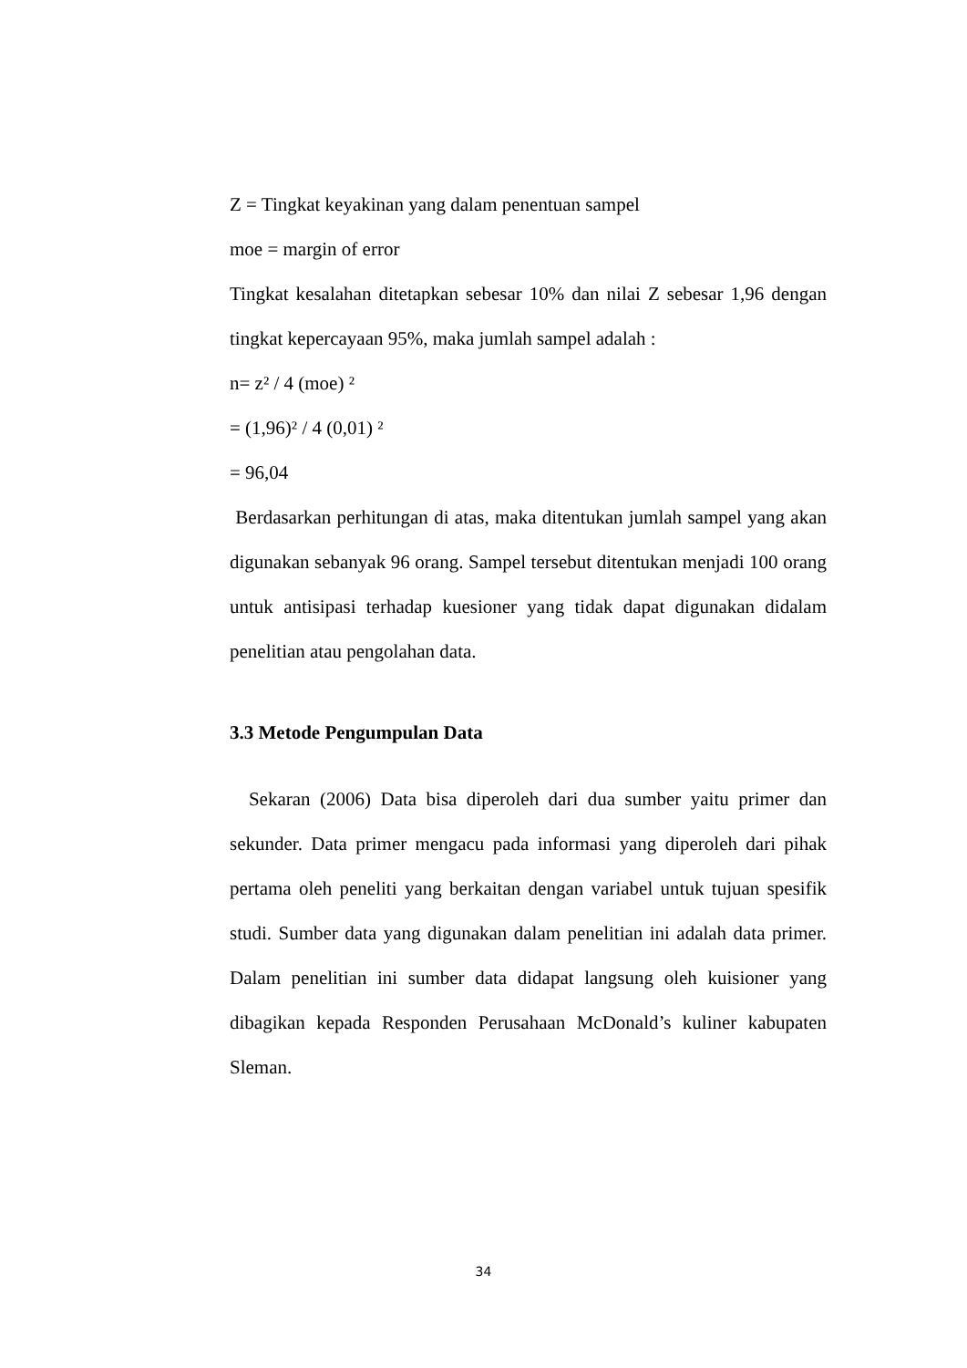Z = Tingkat keyakinan yang dalam penentuan sampel
moe = margin of error
Tingkat kesalahan ditetapkan sebesar 10% dan nilai Z sebesar 1,96 dengan tingkat kepercayaan 95%, maka jumlah sampel adalah :
n= z² / 4 (moe) ²
= (1,96)² / 4 (0,01) ²
= 96,04
Berdasarkan perhitungan di atas, maka ditentukan jumlah sampel yang akan digunakan sebanyak 96 orang. Sampel tersebut ditentukan menjadi 100 orang untuk antisipasi terhadap kuesioner yang tidak dapat digunakan didalam penelitian atau pengolahan data.
3.3 Metode Pengumpulan Data
Sekaran (2006) Data bisa diperoleh dari dua sumber yaitu primer dan sekunder. Data primer mengacu pada informasi yang diperoleh dari pihak pertama oleh peneliti yang berkaitan dengan variabel untuk tujuan spesifik studi. Sumber data yang digunakan dalam penelitian ini adalah data primer. Dalam penelitian ini sumber data didapat langsung oleh kuisioner yang dibagikan kepada Responden Perusahaan McDonald’s kuliner kabupaten Sleman.
34